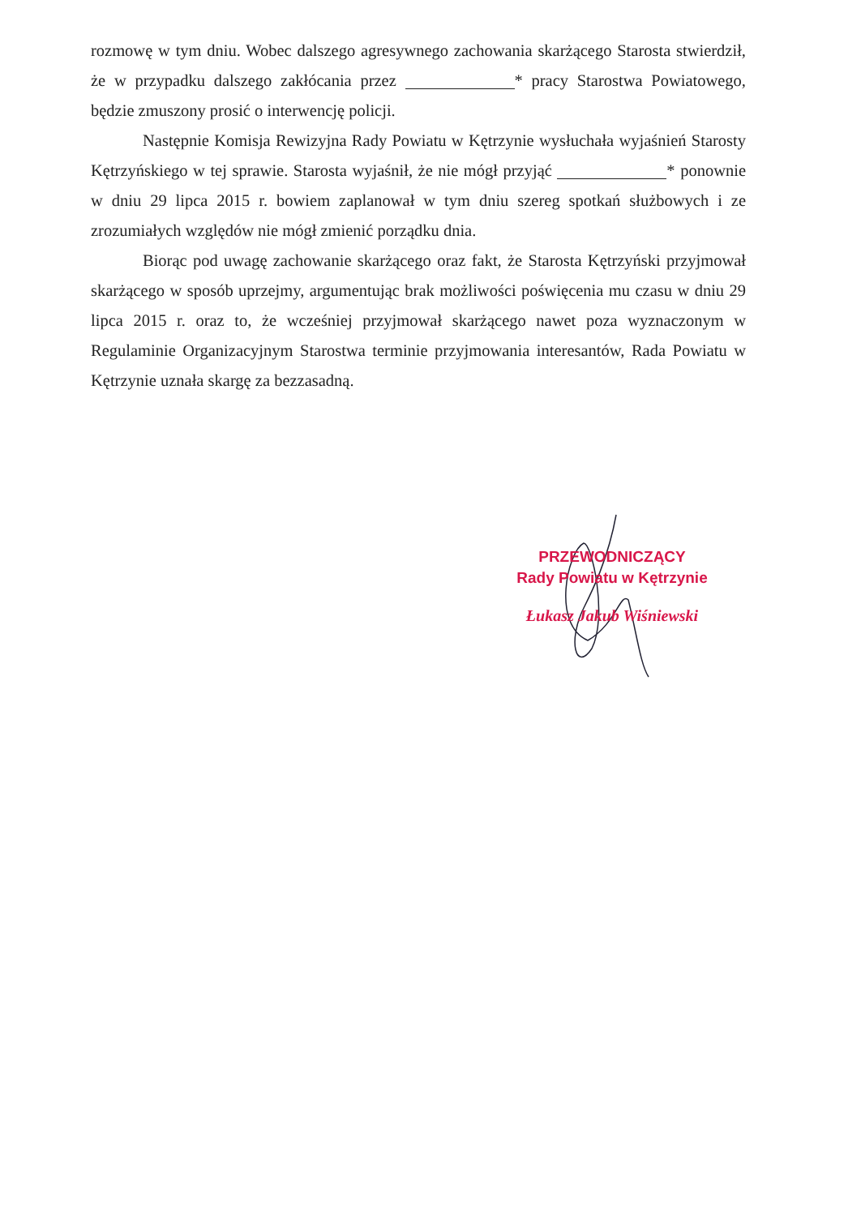rozmowę w tym dniu. Wobec dalszego agresywnego zachowania skarżącego Starosta stwierdził, że w przypadku dalszego zakłócania przez * pracy Starostwa Powiatowego, będzie zmuszony prosić o interwencję policji.
Następnie Komisja Rewizyjna Rady Powiatu w Kętrzynie wysłuchała wyjaśnień Starosty Kętrzyńskiego w tej sprawie. Starosta wyjaśnił, że nie mógł przyjąć * ponownie w dniu 29 lipca 2015 r. bowiem zaplanował w tym dniu szereg spotkań służbowych i ze zrozumiałych względów nie mógł zmienić porządku dnia.
Biorąc pod uwagę zachowanie skarżącego oraz fakt, że Starosta Kętrzyński przyjmował skarżącego w sposób uprzejmy, argumentując brak możliwości poświęcenia mu czasu w dniu 29 lipca 2015 r. oraz to, że wcześniej przyjmował skarżącego nawet poza wyznaczonym w Regulaminie Organizacyjnym Starostwa terminie przyjmowania interesantów, Rada Powiatu w Kętrzynie uznała skargę za bezzasadną.
PRZEWODNICZĄCY
Rady Powiatu w Kętrzynie
Łukasz Jakub Wiśniewski